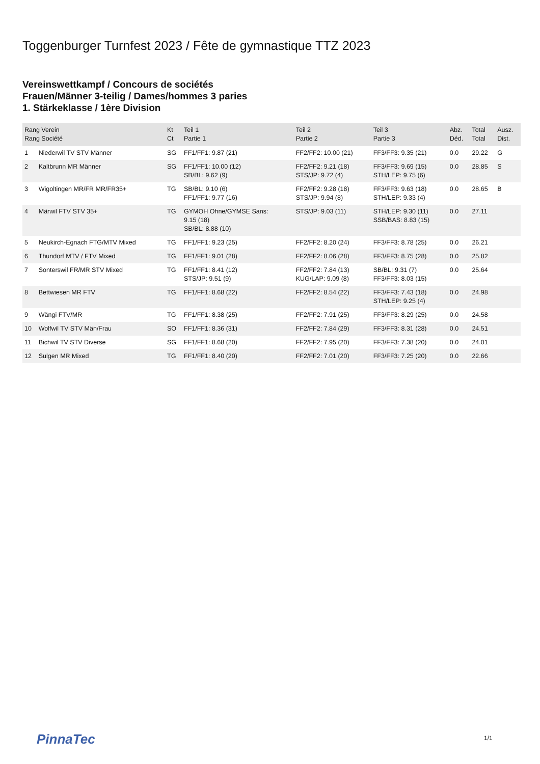Toggenburger Turnfest 2023 / Fête de gymnastique TTZ 2023
Vereinswettkampf / Concours de sociétés
Frauen/Männer 3-teilig / Dames/hommes 3 paries
1. Stärkeklasse / 1ère Division
| Rang Verein Rang Société | | Kt Ct | Teil 1 Partie 1 | Teil 2 Partie 2 | Teil 3 Partie 3 | Abz. Déd. | Total Total | Ausz. Dist. |
| --- | --- | --- | --- | --- | --- | --- | --- | --- |
| 1 | Niederwil TV STV Männer | SG | FF1/FF1: 9.87 (21) | FF2/FF2: 10.00 (21) | FF3/FF3: 9.35 (21) | 0.0 | 29.22 | G |
| 2 | Kaltbrunn MR Männer | SG | FF1/FF1: 10.00 (12) SB/BL: 9.62 (9) | FF2/FF2: 9.21 (18) STS/JP: 9.72 (4) | FF3/FF3: 9.69 (15) STH/LEP: 9.75 (6) | 0.0 | 28.85 | S |
| 3 | Wigoltingen MR/FR MR/FR35+ | TG | SB/BL: 9.10 (6) FF1/FF1: 9.77 (16) | FF2/FF2: 9.28 (18) STS/JP: 9.94 (8) | FF3/FF3: 9.63 (18) STH/LEP: 9.33 (4) | 0.0 | 28.65 | B |
| 4 | Märwil FTV STV 35+ | TG | GYMOH Ohne/GYMSE Sans: 9.15 (18) SB/BL: 8.88 (10) | STS/JP: 9.03 (11) | STH/LEP: 9.30 (11) SSB/BAS: 8.83 (15) | 0.0 | 27.11 | |
| 5 | Neukirch-Egnach FTG/MTV Mixed | TG | FF1/FF1: 9.23 (25) | FF2/FF2: 8.20 (24) | FF3/FF3: 8.78 (25) | 0.0 | 26.21 | |
| 6 | Thundorf MTV / FTV Mixed | TG | FF1/FF1: 9.01 (28) | FF2/FF2: 8.06 (28) | FF3/FF3: 8.75 (28) | 0.0 | 25.82 | |
| 7 | Sonterswil FR/MR STV Mixed | TG | FF1/FF1: 8.41 (12) STS/JP: 9.51 (9) | FF2/FF2: 7.84 (13) KUG/LAP: 9.09 (8) | SB/BL: 9.31 (7) FF3/FF3: 8.03 (15) | 0.0 | 25.64 | |
| 8 | Bettwiesen MR FTV | TG | FF1/FF1: 8.68 (22) | FF2/FF2: 8.54 (22) | FF3/FF3: 7.43 (18) STH/LEP: 9.25 (4) | 0.0 | 24.98 | |
| 9 | Wängi FTV/MR | TG | FF1/FF1: 8.38 (25) | FF2/FF2: 7.91 (25) | FF3/FF3: 8.29 (25) | 0.0 | 24.58 | |
| 10 | Wolfwil TV STV Män/Frau | SO | FF1/FF1: 8.36 (31) | FF2/FF2: 7.84 (29) | FF3/FF3: 8.31 (28) | 0.0 | 24.51 | |
| 11 | Bichwil TV STV Diverse | SG | FF1/FF1: 8.68 (20) | FF2/FF2: 7.95 (20) | FF3/FF3: 7.38 (20) | 0.0 | 24.01 | |
| 12 | Sulgen MR Mixed | TG | FF1/FF1: 8.40 (20) | FF2/FF2: 7.01 (20) | FF3/FF3: 7.25 (20) | 0.0 | 22.66 | |
PinnaTec 1/1